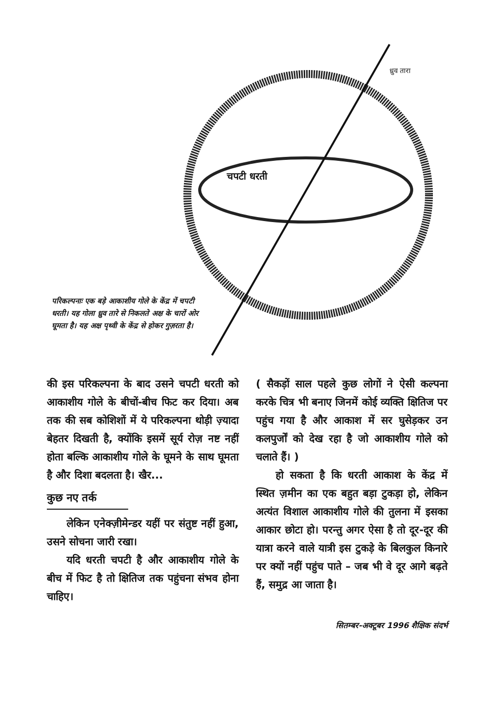ध्रुव तारा
चपटी धरती
परिकल्पनाः एक बड़े आकाशीय गोले के केंद्र में चपटी धरती। यह गोला ध्रुव तारे से निकलते अक्ष के चारों ओर घूमता है। यह अक्ष पृथ्वी के केंद्र से होकर गुज़रता है।
की इस परिकल्पना के बाद उसने चपटी धरती को आकाशीय गोले के बीचों-बीच फिट कर दिया। अब तक की सब कोशिशों में ये परिकल्पना थोड़ी ज़्यादा बेहतर दिखती है, क्योंकि इसमें सूर्य रोज़ नष्ट नहीं होता बल्कि आकाशीय गोले के घूमने के साथ घूमता है और दिशा बदलता है। खैर...
कुछ नए तर्क
लेकिन एनेक्ज़ीमेन्डर यहीं पर संतुष्ट नहीं हुआ, उसने सोचना जारी रखा।
यदि धरती चपटी है और आकाशीय गोले के बीच में फिट है तो क्षितिज तक पहुंचना संभव होना चाहिए।
( सैकड़ों साल पहले कुछ लोगों ने ऐसी कल्पना करके चित्र भी बनाए जिनमें कोई व्यक्ति क्षितिज पर पहुंच गया है और आकाश में सर घुसेड़कर उन कलपुर्जों को देख रहा है जो आकाशीय गोले को चलाते हैं। )
हो सकता है कि धरती आकाश के केंद्र में स्थित ज़मीन का एक बहुत बड़ा टुकड़ा हो, लेकिन अत्यंत विशाल आकाशीय गोले की तुलना में इसका आकार छोटा हो। परन्तु अगर ऐसा है तो दूर-दूर की यात्रा करने वाले यात्री इस टुकड़े के बिलकुल किनारे पर क्यों नहीं पहुंच पाते – जब भी वे दूर आगे बढ़ते हैं, समुद्र आ जाता है।
सितम्बर-अक्टूबर 1996 शैक्षिक संदर्भ